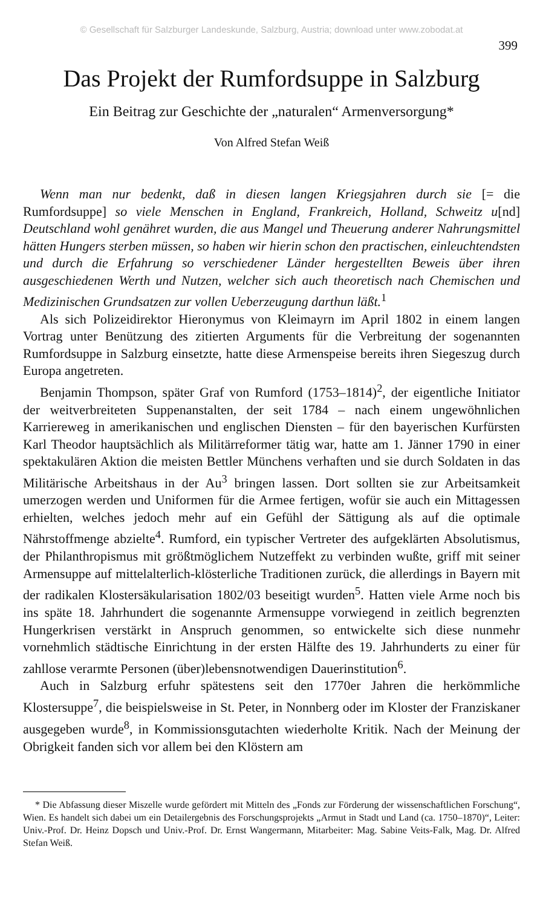© Gesellschaft für Salzburger Landeskunde, Salzburg, Austria; download unter www.zobodat.at
399
Das Projekt der Rumfordsuppe in Salzburg
Ein Beitrag zur Geschichte der „naturalen“ Armenversorgung*
Von Alfred Stefan Weiß
Wenn man nur bedenkt, daß in diesen langen Kriegsjahren durch sie [= die Rumfordsuppe] so viele Menschen in England, Frankreich, Holland, Schweitz u[nd] Deutschland wohl genähret wurden, die aus Mangel und Theuerung anderer Nahrungsmittel hätten Hungers sterben müssen, so haben wir hierin schon den practischen, einleuchtendsten und durch die Erfahrung so verschiedener Länder hergestellten Beweis über ihren ausgeschiedenen Werth und Nutzen, welcher sich auch theoretisch nach Chemischen und Medizinischen Grundsatzen zur vollen Ueberzeugung darthun läßt.<sup>1</sup>
Als sich Polizeidirektor Hieronymus von Kleimayrn im April 1802 in einem langen Vortrag unter Benützung des zitierten Arguments für die Verbreitung der sogenannten Rumfordsuppe in Salzburg einsetzte, hatte diese Armenspeise bereits ihren Siegeszug durch Europa angetreten.
Benjamin Thompson, später Graf von Rumford (1753–1814)<sup>2</sup>, der eigentliche Initiator der weitverbreiteten Suppenanstalten, der seit 1784 – nach einem ungewöhnlichen Karriereweg in amerikanischen und englischen Diensten – für den bayerischen Kurfürsten Karl Theodor hauptsächlich als Militärreformer tätig war, hatte am 1. Jänner 1790 in einer spektakulären Aktion die meisten Bettler Münchens verhaften und sie durch Soldaten in das Militärische Arbeitshaus in der Au<sup>3</sup> bringen lassen. Dort sollten sie zur Arbeitsamkeit umerzogen werden und Uniformen für die Armee fertigen, wofür sie auch ein Mittagessen erhielten, welches jedoch mehr auf ein Gefühl der Sättigung als auf die optimale Nährstoffmenge abzielte<sup>4</sup>. Rumford, ein typischer Vertreter des aufgeklärten Absolutismus, der Philanthropismus mit größtmöglichem Nutzeffekt zu verbinden wußte, griff mit seiner Armensuppe auf mittelalterlich-klösterliche Traditionen zurück, die allerdings in Bayern mit der radikalen Klostersäkularisation 1802/03 beseitigt wurden<sup>5</sup>. Hatten viele Arme noch bis ins späte 18. Jahrhundert die sogenannte Armensuppe vorwiegend in zeitlich begrenzten Hungerkrisen verstärkt in Anspruch genommen, so entwickelte sich diese nunmehr vornehmlich städtische Einrichtung in der ersten Hälfte des 19. Jahrhunderts zu einer für zahllose verarmte Personen (über)lebensnotwendigen Dauerinstitution<sup>6</sup>.
Auch in Salzburg erfuhr spätestens seit den 1770er Jahren die herkömmliche Klostersuppe<sup>7</sup>, die beispielsweise in St. Peter, in Nonnberg oder im Kloster der Franziskaner ausgegeben wurde<sup>8</sup>, in Kommissionsgutachten wiederholte Kritik. Nach der Meinung der Obrigkeit fanden sich vor allem bei den Klöstern am
* Die Abfassung dieser Miszelle wurde gefördert mit Mitteln des „Fonds zur Förderung der wissenschaftlichen Forschung“, Wien. Es handelt sich dabei um ein Detailergebnis des Forschungsprojekts „Armut in Stadt und Land (ca. 1750–1870)“, Leiter: Univ.-Prof. Dr. Heinz Dopsch und Univ.-Prof. Dr. Ernst Wangermann, Mitarbeiter: Mag. Sabine Veits-Falk, Mag. Dr. Alfred Stefan Weiß.